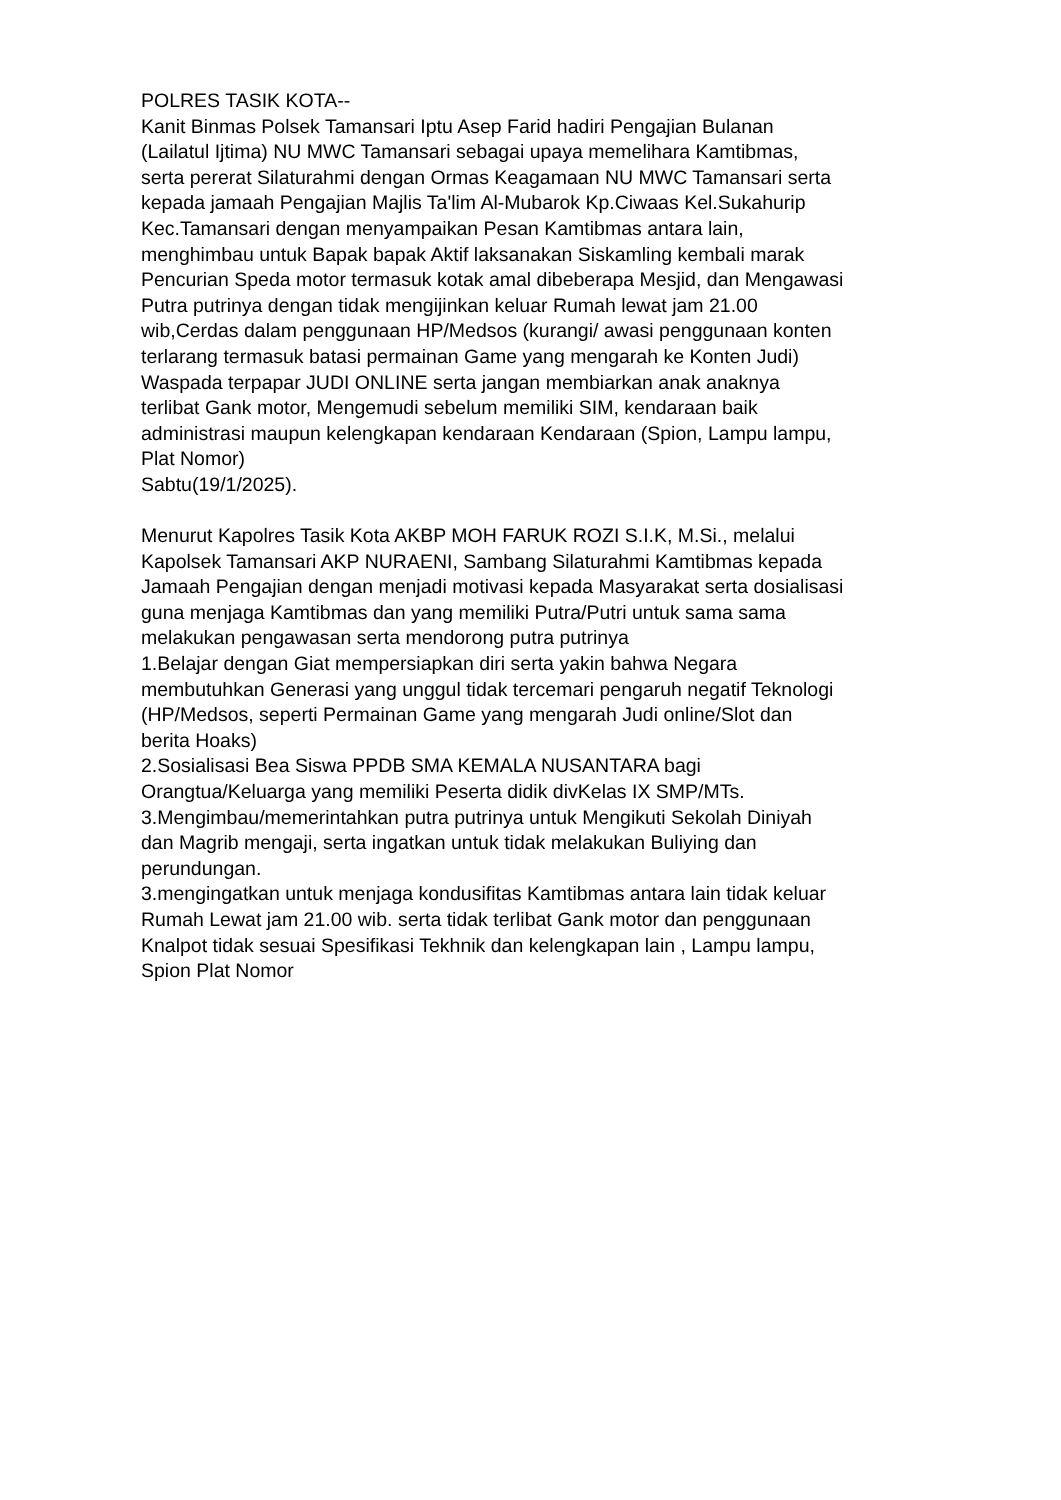POLRES TASIK KOTA-- Kanit Binmas Polsek Tamansari Iptu Asep Farid hadiri Pengajian Bulanan (Lailatul Ijtima) NU MWC Tamansari sebagai upaya memelihara Kamtibmas, serta pererat Silaturahmi dengan Ormas Keagamaan NU MWC Tamansari serta kepada jamaah Pengajian Majlis Ta'lim Al-Mubarok Kp.Ciwaas Kel.Sukahurip Kec.Tamansari dengan menyampaikan Pesan Kamtibmas antara lain, menghimbau untuk Bapak bapak Aktif laksanakan Siskamling kembali marak Pencurian Speda motor termasuk kotak amal dibeberapa Mesjid, dan Mengawasi Putra putrinya dengan tidak mengijinkan keluar Rumah lewat jam 21.00 wib,Cerdas dalam penggunaan HP/Medsos (kurangi/ awasi penggunaan konten terlarang termasuk batasi permainan Game yang mengarah ke Konten Judi) Waspada terpapar JUDI ONLINE serta jangan membiarkan anak anaknya terlibat Gank motor, Mengemudi sebelum memiliki SIM, kendaraan baik administrasi maupun kelengkapan kendaraan Kendaraan (Spion, Lampu lampu, Plat Nomor) Sabtu(19/1/2025). Menurut Kapolres Tasik Kota AKBP MOH FARUK ROZI S.I.K, M.Si., melalui Kapolsek Tamansari AKP NURAENI, Sambang Silaturahmi Kamtibmas kepada Jamaah Pengajian dengan menjadi motivasi kepada Masyarakat serta dosialisasi guna menjaga Kamtibmas dan yang memiliki Putra/Putri untuk sama sama melakukan pengawasan serta mendorong putra putrinya 1.Belajar dengan Giat mempersiapkan diri serta yakin bahwa Negara membutuhkan Generasi yang unggul tidak tercemari pengaruh negatif Teknologi (HP/Medsos, seperti Permainan Game yang mengarah Judi online/Slot dan berita Hoaks) 2.Sosialisasi Bea Siswa PPDB SMA KEMALA NUSANTARA bagi Orangtua/Keluarga yang memiliki Peserta didik divKelas IX SMP/MTs. 3.Mengimbau/memerintahkan putra putrinya untuk Mengikuti Sekolah Diniyah dan Magrib mengaji, serta ingatkan untuk tidak melakukan Buliying dan perundungan. 3.mengingatkan untuk menjaga kondusifitas Kamtibmas antara lain tidak keluar Rumah Lewat jam 21.00 wib. serta tidak terlibat Gank motor dan penggunaan Knalpot tidak sesuai Spesifikasi Tekhnik dan kelengkapan lain , Lampu lampu, Spion Plat Nomor